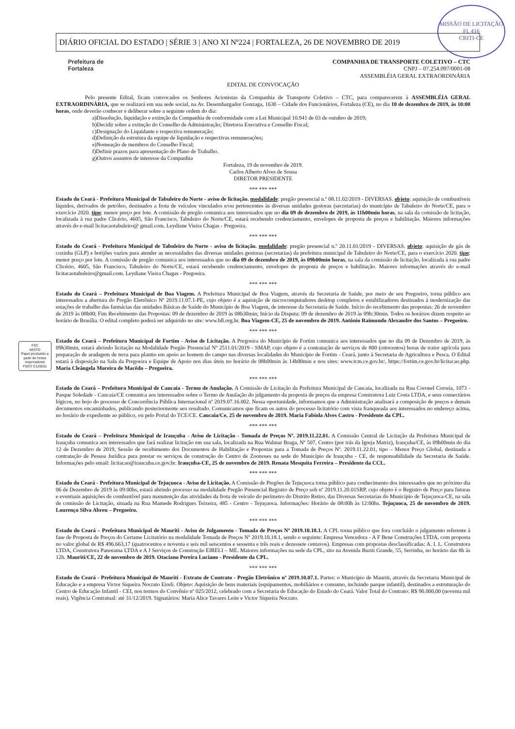MISSÃO DE LICITAÇÃO
Fl. 416
CRITI-CE
DIÁRIO OFICIAL DO ESTADO | SÉRIE 3 | ANO XI Nº224 | FORTALEZA, 26 DE NOVEMBRO DE 2019
Prefeitura de
Fortaleza
COMPANHIA DE TRANSPORTE COLETIVO – CTC
CNPJ – 07.254.097/0001-08
ASSEMBLÉIA GERAL EXTRAORDINÁRIA
EDITAL DE CONVOCAÇÃO
Pelo presente Edital, ficam convocados os Senhores Acionistas da Companhia de Transporte Coletivo – CTC, para comparecerem à ASSEMBLÉIA GERAL EXTRAORDINÁRIA, que se realizará em sua sede social, na Av. Desembargador Gonzaga, 1630 – Cidade dos Funcionários, Fortaleza (CE), no dia 10 de dezembro de 2019, às 10:00 horas, onde deverão conhecer e deliberar sobre a seguinte ordem do dia:
a)Dissolução, liquidação e extinção da Companhia de conformidade com a Lei Municipal 10.941 de 03 de outubro de 2019;
b)Decidir sobre a extinção do Conselho de Administração; Diretoria Executiva e Conselho Fiscal;
c)Designação do Liquidante e respectiva remuneração;
d)Definição da estrutura da equipe de liquidação e respectivas remunerações;
e)Nomeação de membros do Conselho Fiscal;
f)Definir prazos para apresentação do Plano de Trabalho.
g)Outros assuntos de interesse da Companhia
Fortaleza, 19 de novembro de 2019.
Carlos Alberto Alves de Sousa
DIRETOR PRESIDENTE
*** *** ***
Estado do Ceará - Prefeitura Municipal de Tabuleiro do Norte - aviso de licitação. modalidade: pregão presencial n.º 08.11.02/2019 - DIVERSAS. objeto: aquisição de combustíveis líquidos, derivados de petróleo, destinados a frota de veículos vinculados e/ou pertencentes às diversas unidades gestoras (secretarias) do município de Tabuleiro do Norte/CE, para o exercício 2020. tipo: menor preço por lote. A comissão de pregão comunica aos interessados que no dia 09 de dezembro de 2019, às 11h00min horas, na sala da comissão de licitação, localizada à rua padre Clicério, 4605, São Francisco, Tabuleiro do Norte/CE, estará recebendo credenciamento, envelopes de proposta de preços e habilitação. Maiores informações através do e-mail licitacaotabuleiro@ gmail.com. Leydiane Vieira Chagas - Pregoeira.
*** *** ***
Estado do Ceará - Prefeitura Municipal de Tabuleiro do Norte - aviso de licitação. modalidade: pregão presencial n.º 20.11.01/2019 - DIVERSAS. objeto: aquisição de gás de cozinha (GLP) e botijões vazios para atender as necessidades das diversas unidades gestoras (secretarias) da prefeitura municipal de Tabuleiro do Norte/CE, para o exercício 2020. tipo: menor preço por lote. A comissão de pregão comunica aos interessados que no dia 09 de dezembro de 2019, às 09h00min horas, na sala da comissão de licitação, localizada à rua padre Clicério, 4605, São Francisco, Tabuleiro do Norte/CE, estará recebendo credenciamento, envelopes de proposta de preços e habilitação. Maiores informações através do e-mail licitacaotabuleiro@gmail.com. Leydiane Vieira Chagas - Pregoeira.
*** *** ***
Estado do Ceará – Prefeitura Municipal de Boa Viagem. A Prefeitura Municipal de Boa Viagem, através da Secretaria de Saúde, por meio de seu Pregoeiro, torna público aos interessados a abertura do Pregão Eletrônico Nº 2019.11.07.1-PE, cujo objeto é a aquisição de microcomputadores desktop completos e estabilizadores destinados à modernização das estações de trabalho das farmácias das unidades Básicas de Saúde do Município de Boa Viagem, de interesse da Secretaria de Saúde. Início do recebimento das propostas: 26 de novembro de 2019 às 08h00; Fim Recebimento das Propostas: 09 de dezembro de 2019 às 08h30min; Início da Disputa: 09 de dezembro de 2019 às 09h:30min. Todos os horários dizem respeito ao horário de Brasília. O edital completo poderá ser adquirido no site: www.bll.org.br. Boa Viagem-CE, 25 de novembro de 2019. Antônio Raimundo Alexandre dos Santos – Pregoeiro.
FSC
MISTO
Papel produzido a partir de fontes responsáveis
FSC® C126031
*** *** ***
Estado do Ceará – Prefeitura Municipal de Fortim - Aviso de Licitação. A Pregoeira do Município de Fortim comunica aos interessados que no dia 09 de Dezembro de 2019, às 09h30min, estará abrindo licitação na Modalidade Pregão Presencial Nº 2511.01/2019 - SMAP, cujo objeto é a contratação de serviços de 800 (oitocentos) horas de trator agrícola para preparação de aradagem de terra para plantio em apoio ao homem do campo nas diversas localidades do Município de Fortim - Ceará, junto à Secretaria de Agricultura e Pesca. O Edital estará à disposição na Sala da Pregoeira e Equipe de Apoio nos dias úteis no horário de 08h00min às 14h00min e nos sites: www.tcm.ce.gov.br/, https://fortim.ce.gov.br/licitacao.php. Maria Cleângela Moreira de Macêdo – Pregoeira.
*** *** ***
Estado do Ceará – Prefeitura Municipal de Caucaia - Termo de Anulação. A Comissão de Licitação da Prefeitura Municipal de Caucaia, localizada na Rua Coronel Correia, 1073 - Parque Soledade - Caucaia/CE comunica aos interessados sobre o Termo de Anulação do julgamento da proposta de preços da empresa Construtora Luiz Costa LTDA, e seus consectários lógicos, no bojo do processo de Concorrência Pública Internacional nº 2019.07.16.002. Nessa oportunidade, informamos que a Administração analisará a composição de preços e demais documentos encaminhados, publicando posteriormente seu resultado. Comunicamos que ficam os autos do processo licitatório com vista franqueada aos interessados no endereço acima, no horário de expediente ao público, ou pelo Portal do TCE/CE. Caucaia/Ce, 25 de novembro de 2019. Maria Fabíola Alves Castro - Presidente da CPL.
*** *** ***
Estado do Ceará – Prefeitura Municipal de Irauçuba - Aviso de Licitação - Tomada de Preços Nº. 2019.11.22.01. A Comissão Central de Licitação da Prefeitura Municipal de Irauçuba comunica aos interessados que fará realizar licitação em sua sala, localizada na Rua Walmar Braga, Nº 507, Centro (por trás da Igreja Matriz), Irauçuba/CE, às 09h00min do dia 12 de Dezembro de 2019, Sessão de recebimento dos Documentos de Habilitação e Propostas para a Tomada de Preços Nº. 2019.11.22.01, tipo – Menor Preço Global, destinada a contratação de Pessoa Jurídica para prestar os serviços de construção do Centro de Zoonoses na sede do Município de Irauçuba - CE, de responsabilidade da Secretaria de Saúde. Informações pelo email: licitacao@iraucuba.ce.gov.br. Irauçuba-CE, 25 de novembro de 2019. Renata Mesquita Ferreira – Presidente da CCL.
*** *** ***
Estado do Ceará - Prefeitura Municipal de Tejuçuoca - Aviso de Licitação. A Comissão de Pregões de Tejuçuoca torna público para conhecimento dos interessados que no próximo dia 06 de Dezembro de 2019 às 09:00hs, estará abrindo processo na modalidade Pregão Presencial Registro de Preço sob nº 2019.11.20.01SRP, cujo objeto é o Registro de Preço para futuras e eventuais aquisições de combustível para manutenção das atividades da frota de veículo do perímetro do Distrito Retiro, das Diversas Secretarias do Município de Tejuçuoca-CE, na sala de comissão de Licitação, situada na Rua Mamede Rodrigues Teixeira, 485 - Centro - Tejuçuoca. Informações: Horário de 08:00h às 12:00hs. Tejuçuoca, 25 de novembro de 2019. Lourenço Silva Abreu – Pregoeiro.
*** *** ***
Estado do Ceará – Prefeitura Municipal de Mauriti - Aviso de Julgamento - Tomada de Preços Nº 2019.10.18.1. A CPL torna público que fora concluído o julgamento referente à fase de Proposta de Preços do Certame Licitatório na modalidade Tomada de Preços Nº 2019.10.18.1, sendo o seguinte: Empresa Vencedora - A F Bene Construções LTDA, com proposta no valor global de R$ 496.663,17 (quatrocentos e noventa e seis mil seiscentos e sessenta e três reais e dezessete centavos). Empresas com propostas desclassificadas: A. I. L. Construtora LTDA, Construtora Panorama LTDA e A J Serviços de Construção EIRELI – ME. Maiores informações na sede da CPL, sito na Avenida Buriti Grande, 55, Serrinha, no horário das 8h às 12h. Mauriti/CE, 22 de novembro de 2019. Otaciano Pereira Luciano - Presidente da CPL.
*** *** ***
Estado do Ceará - Prefeitura Municipal de Mauriti - Extrato de Contrato - Pregão Eletrônico nº 2019.10.07.1. Partes: o Município de Mauriti, através da Secretaria Municipal de Educação e a empresa Victor Siqueira Nocrato Eireli. Objeto: Aquisição de bens materiais (equipamentos, mobiliários e consumo, incluindo parque infantil), destinados a estruturação do Centro de Educação Infantil - CEI, nos termos do Convênio nº 025/2012, celebrado com a Secretaria de Educação do Estado do Ceará. Valor Total do Contrato: R$ 90.000,00 (noventa mil reais). Vigência Contratual: até 31/12/2019. Signatários: Maria Alice Tavares Leite e Victor Siqueira Nocrato.